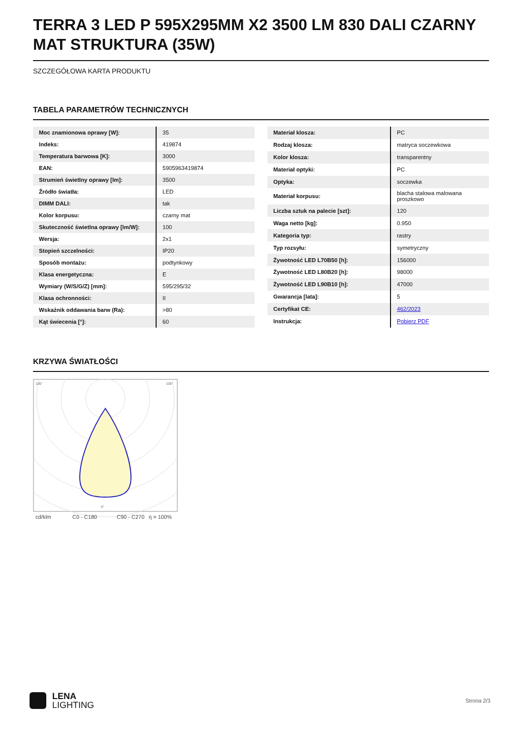TERRA 3 LED P 595X295MM X2 3500 LM 830 DALI CZARNY MAT STRUKTURA (35W)
SZCZEGÓŁOWA KARTA PRODUKTU
TABELA PARAMETRÓW TECHNICZNYCH
| Moc znamionowa oprawy [W]: | 35 |
| Indeks: | 419874 |
| Temperatura barwowa [K]: | 3000 |
| EAN: | 5905963419874 |
| Strumień świetlny oprawy [lm]: | 3500 |
| Źródło światła: | LED |
| DIMM DALI: | tak |
| Kolor korpusu: | czarny mat |
| Skuteczność świetlna oprawy [lm/W]: | 100 |
| Wersja: | 2x1 |
| Stopień szczelności: | IP20 |
| Sposób montażu: | podtynkowy |
| Klasa energetyczna: | E |
| Wymiary (W/S/G/Z) [mm]: | 595/295/32 |
| Klasa ochronności: | II |
| Wskaźnik oddawania barw (Ra): | >80 |
| Kąt świecenia [°]: | 60 |
| Materiał klosza: | PC |
| Rodzaj klosza: | matryca soczewkowa |
| Kolor klosza: | transparentny |
| Materiał optyki: | PC |
| Optyka: | soczewka |
| Materiał korpusu: | blacha stalowa malowana proszkowo |
| Liczba sztuk na palecie [szt]: | 120 |
| Waga netto [kg]: | 0.950 |
| Kategoria typ: | rastry |
| Typ rozsyłu: | symetryczny |
| Żywotność LED L70B50 [h]: | 156000 |
| Żywotność LED L80B20 [h]: | 98000 |
| Żywotność LED L90B10 [h]: | 47000 |
| Gwarancja [lata]: | 5 |
| Certyfikat CE: | 462/2023 |
| Instrukcja: | Pobierz PDF |
KRZYWA ŚWIATŁOŚCI
105°
105°
0°
cd/klm
C0 - C180
C90 - C270
η = 100%
LENA
LIGHTING
Strona 2/3